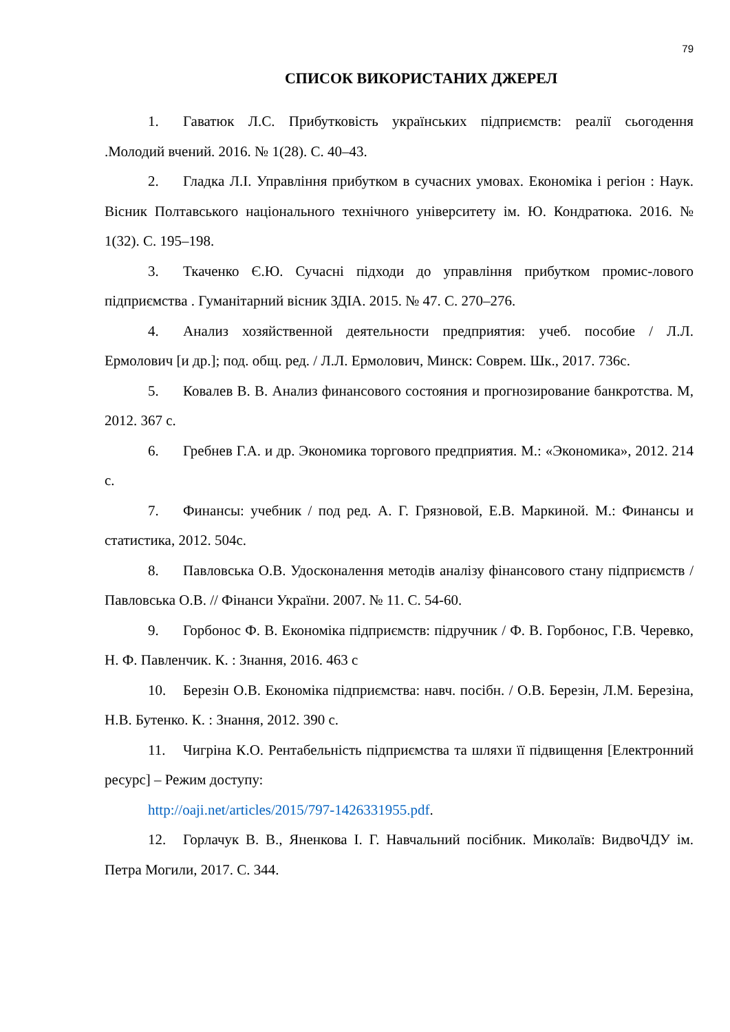79
СПИСОК ВИКОРИСТАНИХ ДЖЕРЕЛ
1. Гаватюк Л.С. Прибутковість українських підприємств: реалії сьогодення .Молодий вчений. 2016. № 1(28). С. 40–43.
2. Гладка Л.І. Управління прибутком в сучасних умовах. Економіка і регіон : Наук. Вісник Полтавського національного технічного університету ім. Ю. Кондратюка. 2016. № 1(32). С. 195–198.
3. Ткаченко Є.Ю. Сучасні підходи до управління прибутком промис-лового підприємства . Гуманітарний вісник ЗДІА. 2015. № 47. С. 270–276.
4. Анализ хозяйственной деятельности предприятия: учеб. пособие / Л.Л. Ермолович [и др.]; под. общ. ред. / Л.Л. Ермолович, Минск: Соврем. Шк., 2017. 736с.
5. Ковалев В. В. Анализ финансового состояния и прогнозирование банкротства. М, 2012. 367 с.
6. Гребнев Г.А. и др. Экономика торгового предприятия. М.: «Экономика», 2012. 214 с.
7. Финансы: учебник / под ред. А. Г. Грязновой, Е.В. Маркиной. М.: Финансы и статистика, 2012. 504с.
8. Павловська О.В. Удосконалення методів аналізу фінансового стану підприємств / Павловська О.В. // Фінанси України. 2007. № 11. С. 54-60.
9. Горбонос Ф. В. Економіка підприємств: підручник / Ф. В. Горбонос, Г.В. Черевко, Н. Ф. Павленчик. К. : Знання, 2016. 463 с
10. Березін О.В. Економіка підприємства: навч. посібн. / О.В. Березін, Л.М. Березіна, Н.В. Бутенко. К. : Знання, 2012. 390 с.
11. Чигріна К.О. Рентабельність підприємства та шляхи її підвищення [Електронний ресурс] – Режим доступу:
http://oaji.net/articles/2015/797-1426331955.pdf.
12. Горлачук В. В., Яненкова І. Г. Навчальний посібник. Миколаїв: ВидвоЧДУ ім. Петра Могили, 2017. С. 344.